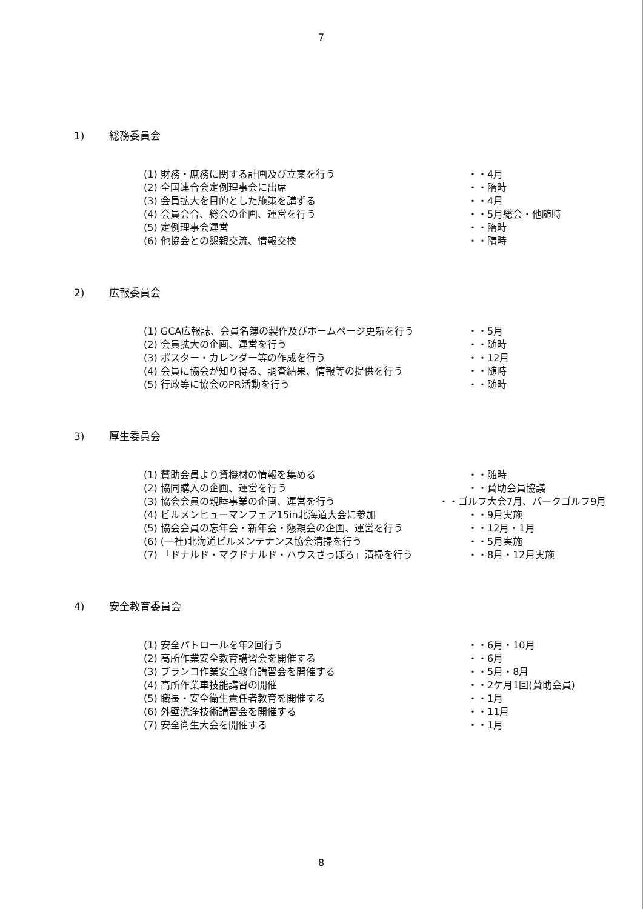7
1) 総務委員会
(1) 財務・庶務に関する計画及び立案を行う ・・4月
(2) 全国連合会定例理事会に出席 ・・隋時
(3) 会員拡大を目的とした施策を講ずる ・・4月
(4) 会員会合、総会の企画、運営を行う ・・5月総会・他随時
(5) 定例理事会運営 ・・隋時
(6) 他協会との懇親交流、情報交換 ・・隋時
2) 広報委員会
(1) GCA広報誌、会員名簿の製作及びホームページ更新を行う ・・5月
(2) 会員拡大の企画、運営を行う ・・随時
(3) ポスター・カレンダー等の作成を行う ・・12月
(4) 会員に協会が知り得る、調査結果、情報等の提供を行う ・・随時
(5) 行政等に協会のPR活動を行う ・・随時
3) 厚生委員会
(1) 賛助会員より資機材の情報を集める ・・随時
(2) 協同購入の企画、運営を行う ・・賛助会員協議
(3) 協会会員の親睦事業の企画、運営を行う ・・ゴルフ大会7月、パークゴルフ9月
(4) ビルメンヒューマンフェア15in北海道大会に参加 ・・9月実施
(5) 協会会員の忘年会・新年会・懇親会の企画、運営を行う ・・12月・1月
(6) (一社)北海道ビルメンテナンス協会清掃を行う ・・5月実施
(7) 「ドナルド・マクドナルド・ハウスさっぽろ」清掃を行う ・・8月・12月実施
4) 安全教育委員会
(1) 安全パトロールを年2回行う ・・6月・10月
(2) 高所作業安全教育講習会を開催する ・・6月
(3) ブランコ作業安全教育講習会を開催する ・・5月・8月
(4) 高所作業車技能講習の開催 ・・2ケ月1回(賛助会員)
(5) 職長・安全衛生責任者教育を開催する ・・1月
(6) 外壁洗浄技術講習会を開催する ・・11月
(7) 安全衛生大会を開催する ・・1月
8